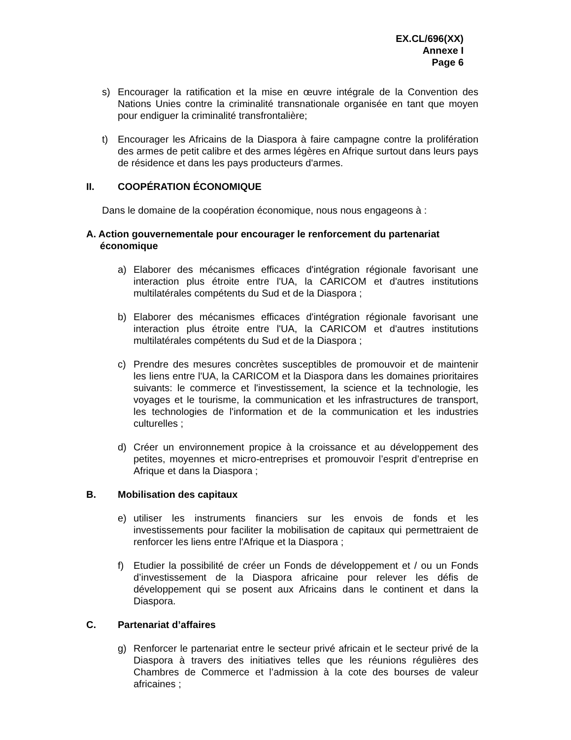EX.CL/696(XX)
Annexe I
Page 6
s) Encourager la ratification et la mise en œuvre intégrale de la Convention des Nations Unies contre la criminalité transnationale organisée en tant que moyen pour endiguer la criminalité transfrontalière;
t) Encourager les Africains de la Diaspora à faire campagne contre la prolifération des armes de petit calibre et des armes légères en Afrique surtout dans leurs pays de résidence et dans les pays producteurs d'armes.
II. COOPÉRATION ÉCONOMIQUE
Dans le domaine de la coopération économique, nous nous engageons à :
A. Action gouvernementale pour encourager le renforcement du partenariat
économique
a) Elaborer des mécanismes efficaces d'intégration régionale favorisant une interaction plus étroite entre l'UA, la CARICOM et d'autres institutions multilatérales compétents du Sud et de la Diaspora ;
b) Elaborer des mécanismes efficaces d'intégration régionale favorisant une interaction plus étroite entre l'UA, la CARICOM et d'autres institutions multilatérales compétents du Sud et de la Diaspora ;
c) Prendre des mesures concrètes susceptibles de promouvoir et de maintenir les liens entre l'UA, la CARICOM et la Diaspora dans les domaines prioritaires suivants: le commerce et l'investissement, la science et la technologie, les voyages et le tourisme, la communication et les infrastructures de transport, les technologies de l'information et de la communication et les industries culturelles ;
d) Créer un environnement propice à la croissance et au développement des petites, moyennes et micro-entreprises et promouvoir l’esprit d’entreprise en Afrique et dans la Diaspora ;
B. Mobilisation des capitaux
e) utiliser les instruments financiers sur les envois de fonds et les investissements pour faciliter la mobilisation de capitaux qui permettraient de renforcer les liens entre l'Afrique et la Diaspora ;
f) Etudier la possibilité de créer un Fonds de développement et / ou un Fonds d’investissement de la Diaspora africaine pour relever les défis de développement qui se posent aux Africains dans le continent et dans la Diaspora.
C. Partenariat d’affaires
g) Renforcer le partenariat entre le secteur privé africain et le secteur privé de la Diaspora à travers des initiatives telles que les réunions régulières des Chambres de Commerce et l’admission à la cote des bourses de valeur africaines ;